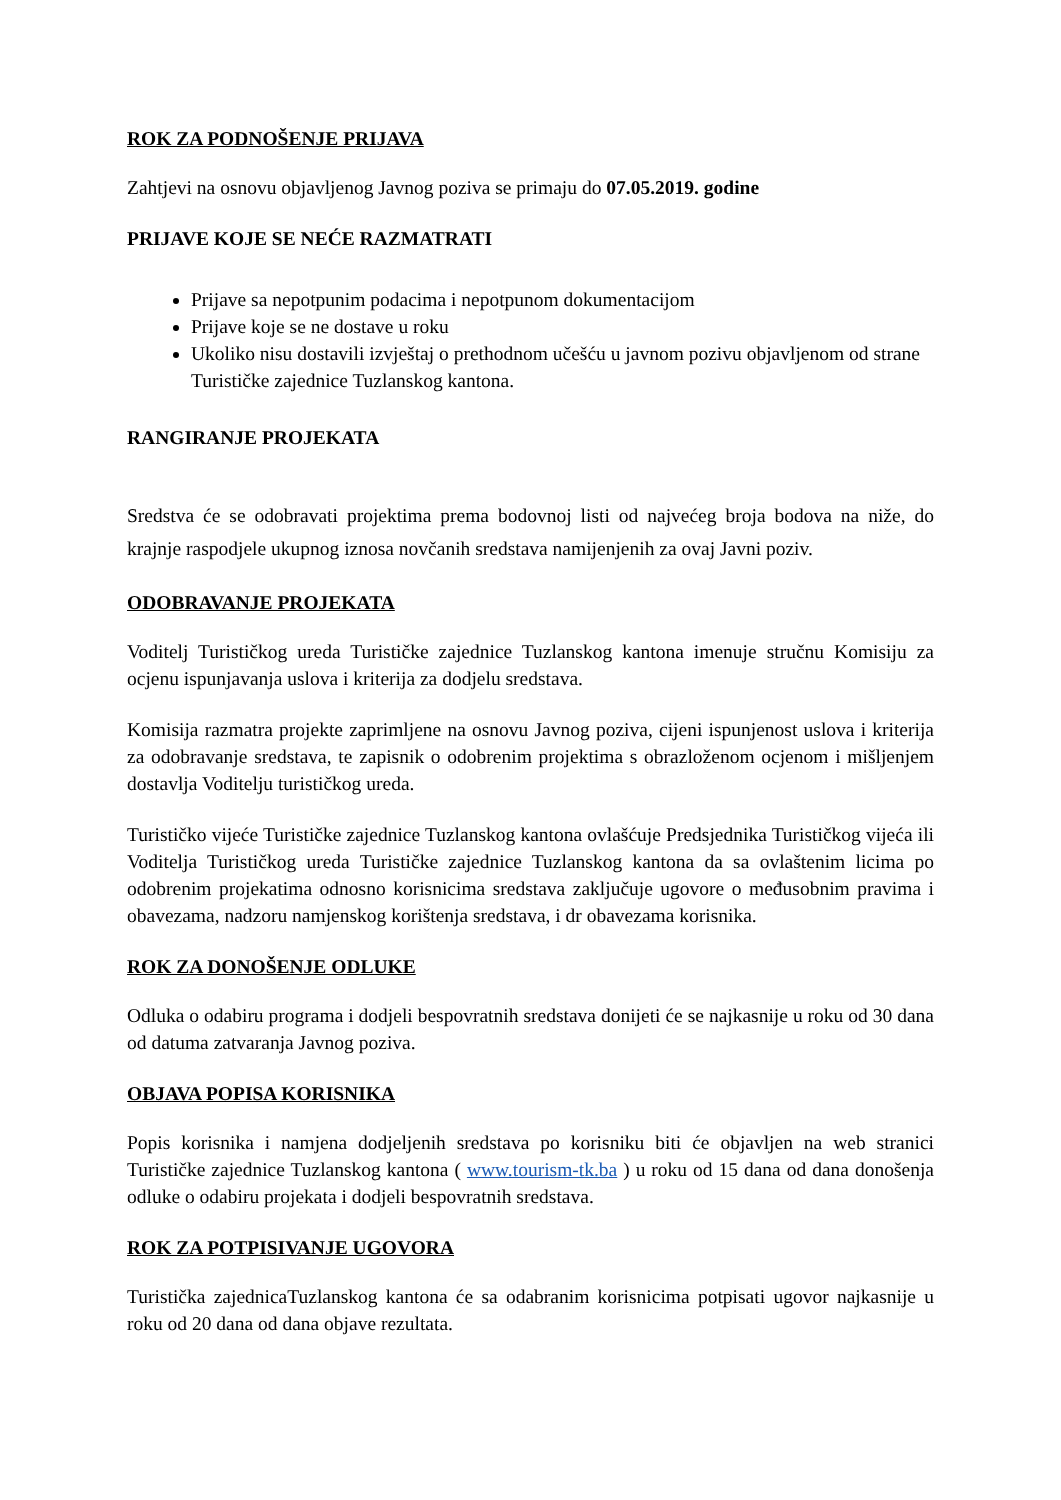ROK ZA PODNOŠENJE PRIJAVA
Zahtjevi na osnovu objavljenog Javnog poziva se primaju do 07.05.2019. godine
PRIJAVE KOJE SE NEĆE RAZMATRATI
Prijave sa nepotpunim podacima i nepotpunom dokumentacijom
Prijave koje se ne dostave u roku
Ukoliko nisu dostavili izvještaj o prethodnom učešću u javnom pozivu objavljenom od strane Turističke zajednice Tuzlanskog kantona.
RANGIRANJE PROJEKATA
Sredstva će se odobravati projektima prema bodovnoj listi od najvećeg broja bodova na niže, do krajnje raspodjele ukupnog iznosa novčanih sredstava namijenjenih za ovaj Javni poziv.
ODOBRAVANJE PROJEKATA
Voditelj Turističkog ureda Turističke zajednice Tuzlanskog kantona imenuje stručnu Komisiju za ocjenu ispunjavanja uslova i kriterija za dodjelu sredstava.
Komisija razmatra projekte zaprimljene na osnovu Javnog poziva, cijeni ispunjenost uslova i kriterija za odobravanje sredstava, te zapisnik o odobrenim projektima s obrazloženom ocjenom i mišljenjem dostavlja Voditelju turističkog ureda.
Turističko vijeće Turističke zajednice Tuzlanskog kantona ovlašćuje Predsjednika Turističkog vijeća ili Voditelja Turističkog ureda Turističke zajednice Tuzlanskog kantona da sa ovlaštenim licima po odobrenim projekatima odnosno korisnicima sredstava zaključuje ugovore o međusobnim pravima i obavezama, nadzoru namjenskog korištenja sredstava, i dr obavezama korisnika.
ROK ZA DONOŠENJE ODLUKE
Odluka o odabiru programa i dodjeli bespovratnih sredstava donijeti će se najkasnije u roku od 30 dana od datuma zatvaranja Javnog poziva.
OBJAVA POPISA KORISNIKA
Popis korisnika i namjena dodjeljenih sredstava po korisniku biti će objavljen na web stranici Turističke zajednice Tuzlanskog kantona ( www.tourism-tk.ba ) u roku od 15 dana od dana donošenja odluke o odabiru projekata i dodjeli bespovratnih sredstava.
ROK ZA POTPISIVANJE UGOVORA
Turistička zajednicaTuzlanskog kantona će sa odabranim korisnicima potpisati ugovor najkasnije u roku od 20 dana od dana objave rezultata.